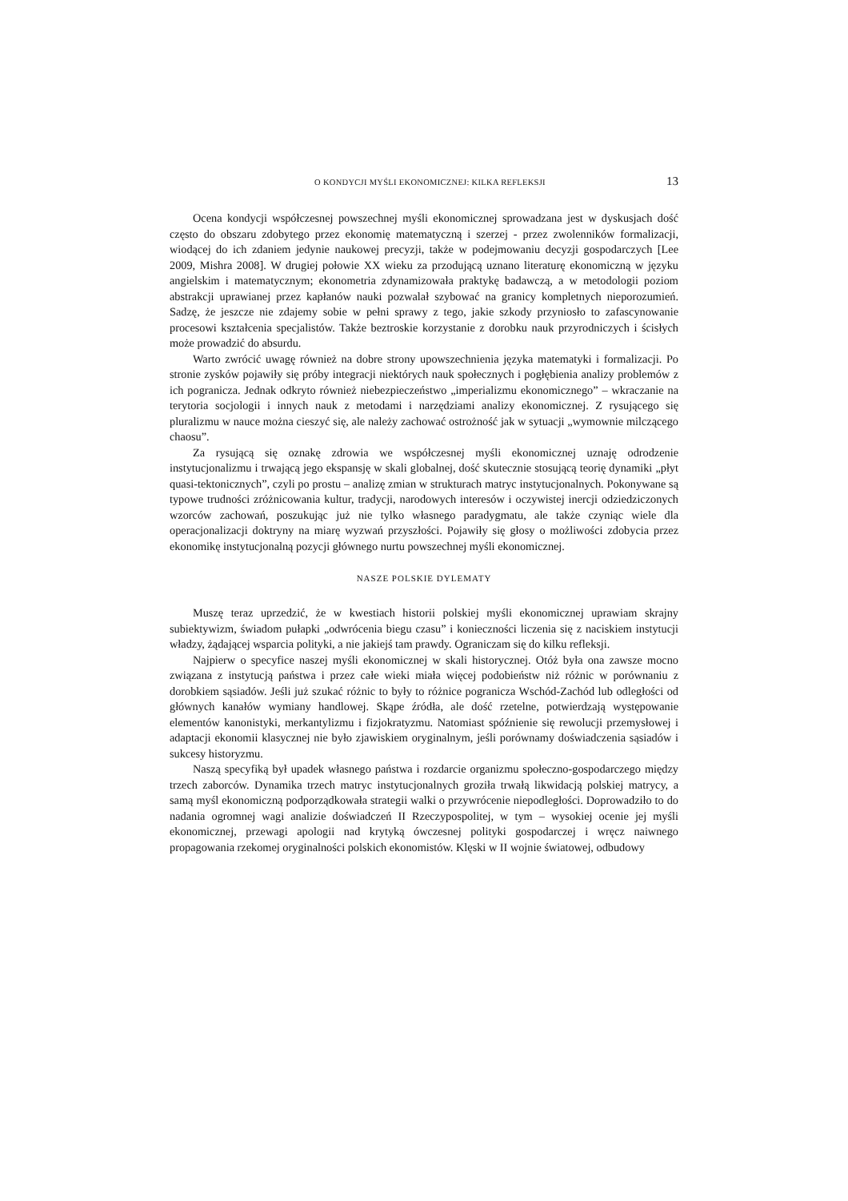O KONDYCJI MYŚLI EKONOMICZNEJ: KILKA REFLEKSJI 13
Ocena kondycji współczesnej powszechnej myśli ekonomicznej sprowadzana jest w dyskusjach dość często do obszaru zdobytego przez ekonomię matematyczną i szerzej - przez zwolenników formalizacji, wiodącej do ich zdaniem jedynie naukowej precyzji, także w podejmowaniu decyzji gospodarczych [Lee 2009, Mishra 2008]. W drugiej połowie XX wieku za przodującą uznano literaturę ekonomiczną w języku angielskim i matematycznym; ekonometria zdynamizowała praktykę badawczą, a w metodologii poziom abstrakcji upra­wianej przez kapłanów nauki pozwalał szybować na granicy kompletnych nieporozumień. Sadzę, że jeszcze nie zdajemy sobie w pełni sprawy z tego, jakie szkody przyniosło to zafascynowanie procesowi kształcenia specjalistów. Także beztroskie korzystanie z dorob­ku nauk przyrodniczych i ścisłych może prowadzić do absurdu.
Warto zwrócić uwagę również na dobre strony upowszechnienia języka matematyki i formalizacji. Po stronie zysków pojawiły się próby integracji niektórych nauk społecznych i pogłębienia analizy problemów z ich pogranicza. Jednak odkryto również niebezpieczeństwo „imperializmu ekonomicznego” – wkraczanie na terytoria socjologii i innych nauk z metodami i narzędziami analizy ekonomicznej. Z rysującego się pluralizmu w nauce można cieszyć się, ale należy zachować ostrożność jak w sytuacji „wymownie milczącego chaosu”.
Za rysującą się oznakę zdrowia we współczesnej myśli ekonomicznej uznaję odrodze­nie instytucjonalizmu i trwającą jego ekspansję w skali globalnej, dość skutecznie stosu­jącą teorię dynamiki „płyt quasi-tektonicznych”, czyli po prostu – analizę zmian w struktu­rach matryc instytucjonalnych. Pokonywane są typowe trudności zróżnicowania kultur, tradycji, narodowych interesów i oczywistej inercji odziedziczonych wzorców zachowań, poszukując już nie tylko własnego paradygmatu, ale także czyniąc wiele dla operacjonaliza­cji doktryny na miarę wyzwań przyszłości. Pojawiły się głosy o możliwości zdobycia przez ekonomikę instytucjonalną pozycji głównego nurtu powszechnej myśli ekonomicznej.
NASZE POLSKIE DYLEMATY
Muszę teraz uprzedzić, że w kwestiach historii polskiej myśli ekonomicznej uprawiam skrajny subiektywizm, świadom pułapki „odwrócenia biegu czasu” i konieczności liczenia się z naciskiem instytucji władzy, żądającej wsparcia polityki, a nie jakiejś tam prawdy. Ograniczam się do kilku refleksji.
Najpierw o specyfice naszej myśli ekonomicznej w skali historycznej. Otóż była ona zawsze mocno związana z instytucją państwa i przez całe wieki miała więcej podobieństw niż różnic w porównaniu z dorobkiem sąsiadów. Jeśli już szukać różnic to były to różnice pogranicza Wschód-Zachód lub odległości od głównych kanałów wymiany handlowej. Skąpe źródła, ale dość rzetelne, potwierdzają występowanie elementów kanonistyki, mer­kantylizmu i fizjokratyzmu. Natomiast spóźnienie się rewolucji przemysłowej i adaptacji ekonomii klasycznej nie było zjawiskiem oryginalnym, jeśli porównamy doświadczenia są­siadów i sukcesy historyzmu.
Naszą specyfiką był upadek własnego państwa i rozdarcie organizmu społeczno-go­spodarczego między trzech zaborców. Dynamika trzech matryc instytucjonalnych groziła trwałą likwidacją polskiej matrycy, a samą myśl ekonomiczną podporządkowała strategii walki o przywrócenie niepodległości. Doprowadziło to do nadania ogromnej wagi analizie doświadczeń II Rzeczypospolitej, w tym – wysokiej ocenie jej myśli ekonomicznej, przewagi apologii nad krytyką ówczesnej polityki gospodarczej i wręcz naiwnego propagowania rzekomej oryginalności polskich ekonomistów. Klęski w II wojnie światowej, odbudowy